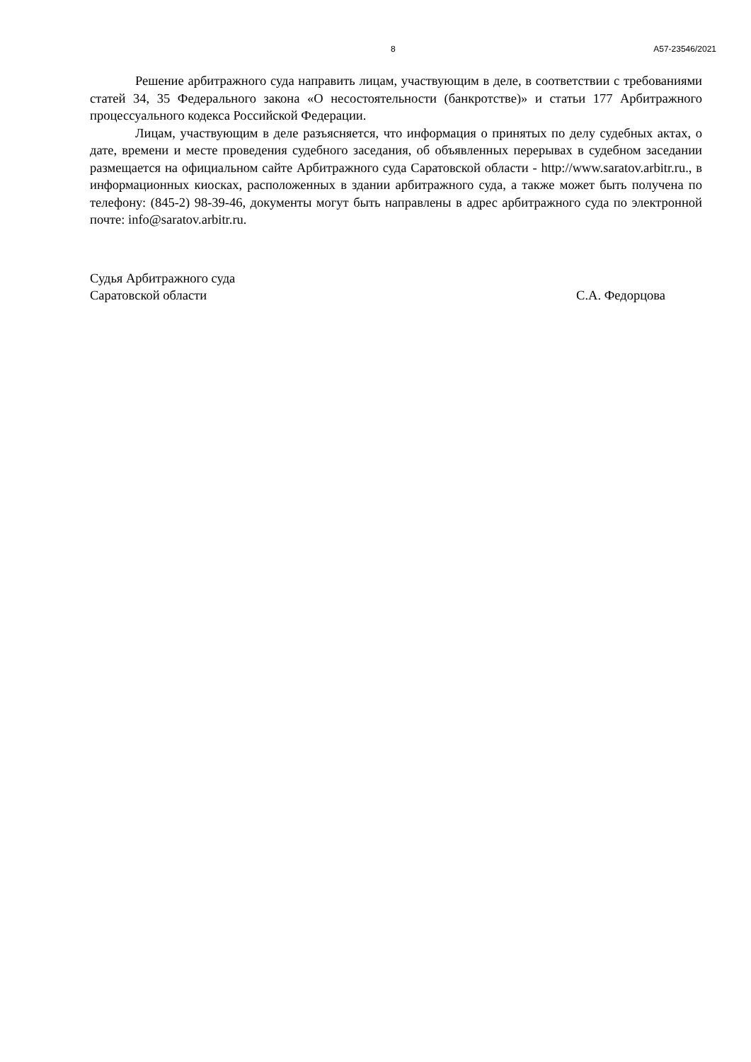8 А57-23546/2021
Решение арбитражного суда направить лицам, участвующим в деле, в соответствии с требованиями статей 34, 35 Федерального закона «О несостоятельности (банкротстве)» и статьи 177 Арбитражного процессуального кодекса Российской Федерации.
Лицам, участвующим в деле разъясняется, что информация о принятых по делу судебных актах, о дате, времени и месте проведения судебного заседания, об объявленных перерывах в судебном заседании размещается на официальном сайте Арбитражного суда Саратовской области - http://www.saratov.arbitr.ru., в информационных киосках, расположенных в здании арбитражного суда, а также может быть получена по телефону: (845-2) 98-39-46, документы могут быть направлены в адрес арбитражного суда по электронной почте: info@saratov.arbitr.ru.
Судья Арбитражного суда
Саратовской области С.А. Федорцова